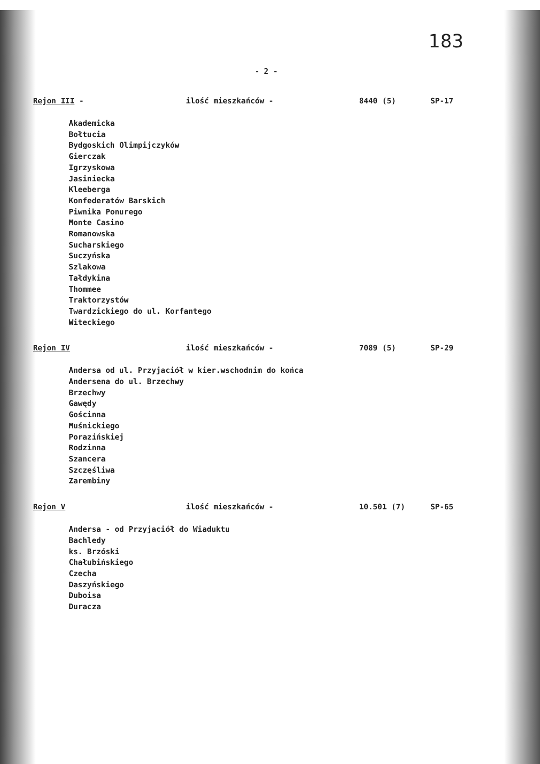183
- 2 -
Rejon III - ilość mieszkańców - 8440 (5) SP-17
Akademicka
Bołtucia
Bydgoskich Olimpijczyków
Gierczak
Igrzyskowa
Jasiniecka
Kleeberga
Konfederatów Barskich
Piwnika Ponurego
Monte Casino
Romanowska
Sucharskiego
Suczyńska
Szlakowa
Tałdykina
Thommee
Traktorzystów
Twardzickiego do ul. Korfantego
Witeckiego
Rejon IV ilość mieszkańców - 7089 (5) SP-29
Andersa od ul. Przyjaciół w kier.wschodnim do końca
Andersena do ul. Brzechwy
Brzechwy
Gawędy
Gościnna
Muśnickiego
Porazińskiej
Rodzinna
Szancera
Szczęśliwa
Zarembiny
Rejon V ilość mieszkańców - 10.501 (7) SP-65
Andersa - od Przyjaciół do Wiaduktu
Bachledy
ks. Brzóski
Chałubińskiego
Czecha
Daszyńskiego
Duboisa
Duracza